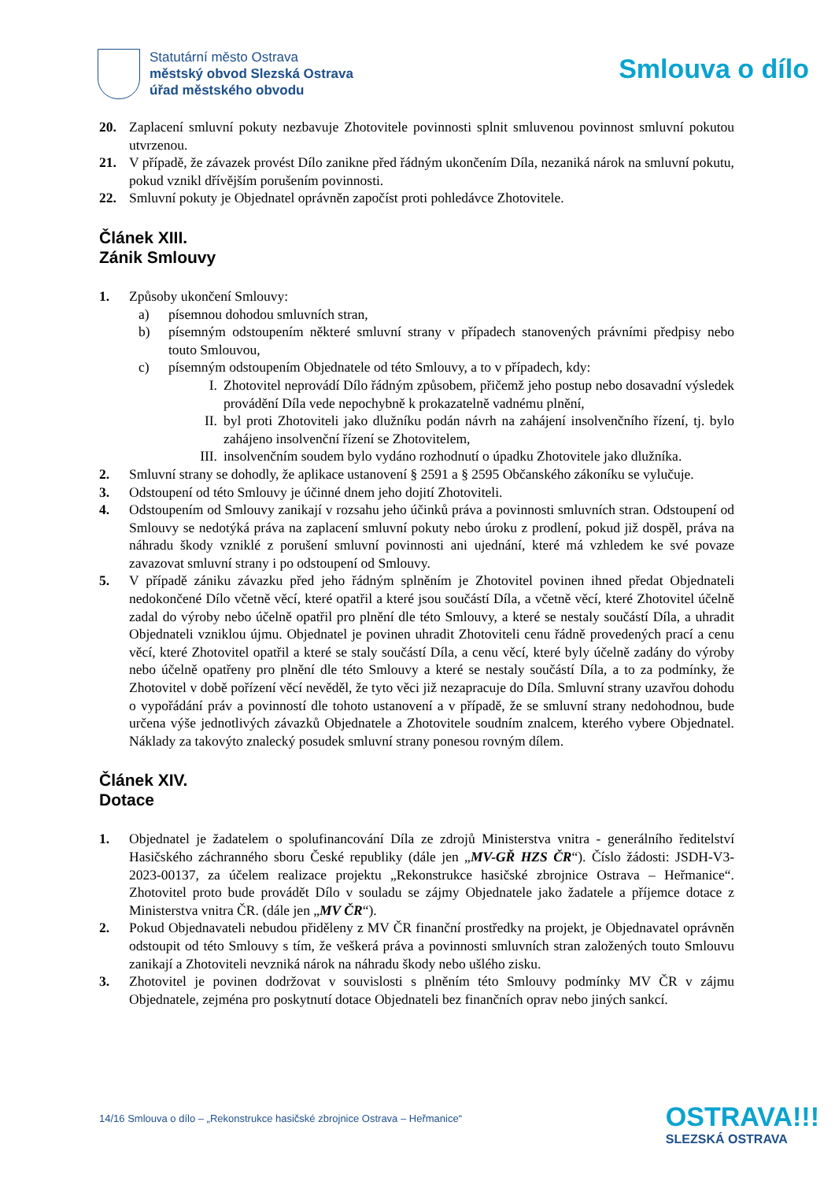Statutární město Ostrava
městský obvod Slezská Ostrava
úřad městského obvodu
Smlouva o dílo
20. Zaplacení smluvní pokuty nezbavuje Zhotovitele povinnosti splnit smluvenou povinnost smluvní pokutou utvrzenou.
21. V případě, že závazek provést Dílo zanikne před řádným ukončením Díla, nezaniká nárok na smluvní pokutu, pokud vznikl dřívějším porušením povinnosti.
22. Smluvní pokuty je Objednatel oprávněn započíst proti pohledávce Zhotovitele.
Článek XIII.
Zánik Smlouvy
1. Způsoby ukončení Smlouvy:
a) písemnou dohodou smluvních stran,
b) písemným odstoupením některé smluvní strany v případech stanovených právními předpisy nebo touto Smlouvou,
c) písemným odstoupením Objednatele od této Smlouvy, a to v případech, kdy:
I. Zhotovitel neprovádí Dílo řádným způsobem, přičemž jeho postup nebo dosavadní výsledek provádění Díla vede nepochybně k prokazatelně vadnému plnění,
II. byl proti Zhotoviteli jako dlužníku podán návrh na zahájení insolvenčního řízení, tj. bylo zahájeno insolvenční řízení se Zhotovitelem,
III. insolvenčním soudem bylo vydáno rozhodnutí o úpadku Zhotovitele jako dlužníka.
2. Smluvní strany se dohodly, že aplikace ustanovení § 2591 a § 2595 Občanského zákoníku se vylučuje.
3. Odstoupení od této Smlouvy je účinné dnem jeho dojití Zhotoviteli.
4. Odstoupením od Smlouvy zanikají v rozsahu jeho účinků práva a povinnosti smluvních stran. Odstoupení od Smlouvy se nedotýká práva na zaplacení smluvní pokuty nebo úroku z prodlení, pokud již dospěl, práva na náhradu škody vzniklé z porušení smluvní povinnosti ani ujednání, které má vzhledem ke své povaze zavazovat smluvní strany i po odstoupení od Smlouvy.
5. V případě zániku závazku před jeho řádným splněním je Zhotovitel povinen ihned předat Objednateli nedokončené Dílo včetně věcí, které opatřil a které jsou součástí Díla, a včetně věcí, které Zhotovitel účelně zadal do výroby nebo účelně opatřil pro plnění dle této Smlouvy, a které se nestaly součástí Díla, a uhradit Objednateli vzniklou újmu. Objednatel je povinen uhradit Zhotoviteli cenu řádně provedených prací a cenu věcí, které Zhotovitel opatřil a které se staly součástí Díla, a cenu věcí, které byly účelně zadány do výroby nebo účelně opatřeny pro plnění dle této Smlouvy a které se nestaly součástí Díla, a to za podmínky, že Zhotovitel v době pořízení věcí nevěděl, že tyto věci již nezapracuje do Díla. Smluvní strany uzavřou dohodu o vypořádání práv a povinností dle tohoto ustanovení a v případě, že se smluvní strany nedohodnou, bude určena výše jednotlivých závazků Objednatele a Zhotovitele soudním znalcem, kterého vybere Objednatel. Náklady za takovýto znalecký posudek smluvní strany ponesou rovným dílem.
Článek XIV.
Dotace
1. Objednatel je žadatelem o spolufinancování Díla ze zdrojů Ministerstva vnitra - generálního ředitelství Hasičského záchranného sboru České republiky (dále jen „MV-GŘ HZS ČR“). Číslo žádosti: JSDH-V3-2023-00137, za účelem realizace projektu „Rekonstrukce hasičské zbrojnice Ostrava – Heřmanice“. Zhotovitel proto bude provádět Dílo v souladu se zájmy Objednatele jako žadatele a příjemce dotace z Ministerstva vnitra ČR. (dále jen „MV ČR“).
2. Pokud Objednavateli nebudou přiděleny z MV ČR finanční prostředky na projekt, je Objednavatel oprávněn odstoupit od této Smlouvy s tím, že veškerá práva a povinnosti smluvních stran založených touto Smlouvu zanikají a Zhotoviteli nevzniká nárok na náhradu škody nebo ušlého zisku.
3. Zhotovitel je povinen dodržovat v souvislosti s plněním této Smlouvy podmínky MV ČR v zájmu Objednatele, zejména pro poskytnutí dotace Objednateli bez finančních oprav nebo jiných sankcí.
14/16 Smlouva o dílo – „Rekonstrukce hasičské zbrojnice Ostrava – Heřmanice“
OSTRAVA!!!
SLEZSKÁ OSTRAVA